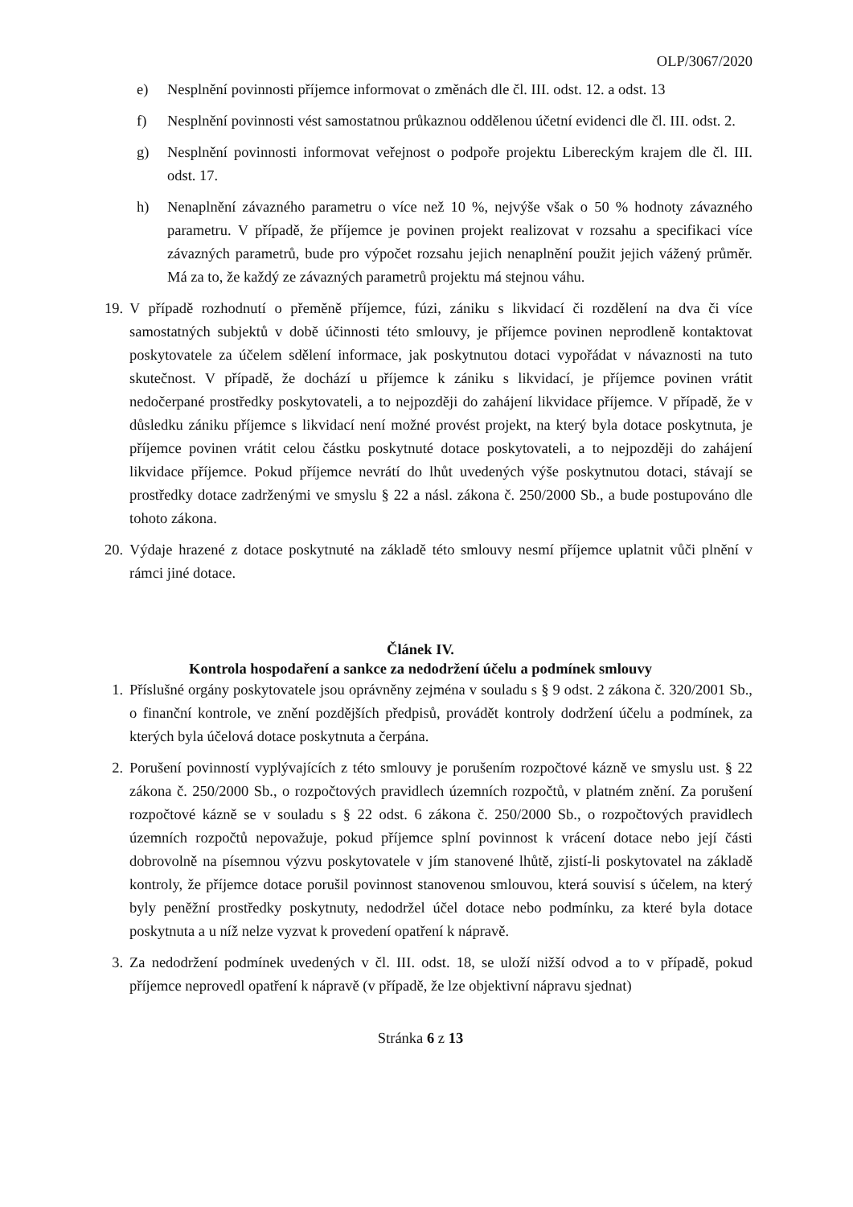OLP/3067/2020
e) Nesplnění povinnosti příjemce informovat o změnách dle čl. III. odst. 12. a odst. 13
f) Nesplnění povinnosti vést samostatnou průkaznou oddělenou účetní evidenci dle čl. III. odst. 2.
g) Nesplnění povinnosti informovat veřejnost o podpoře projektu Libereckým krajem dle čl. III. odst. 17.
h) Nenaplnění závazného parametru o více než 10 %, nejvýše však o 50 % hodnoty závazného parametru. V případě, že příjemce je povinen projekt realizovat v rozsahu a specifikaci více závazných parametrů, bude pro výpočet rozsahu jejich nenaplnění použit jejich vážený průměr. Má za to, že každý ze závazných parametrů projektu má stejnou váhu.
19. V případě rozhodnutí o přeměně příjemce, fúzi, zániku s likvidací či rozdělení na dva či více samostatných subjektů v době účinnosti této smlouvy, je příjemce povinen neprodleně kontaktovat poskytovatele za účelem sdělení informace, jak poskytnutou dotaci vypořádat v návaznosti na tuto skutečnost. V případě, že dochází u příjemce k zániku s likvidací, je příjemce povinen vrátit nedočerpané prostředky poskytovateli, a to nejpozději do zahájení likvidace příjemce. V případě, že v důsledku zániku příjemce s likvidací není možné provést projekt, na který byla dotace poskytnuta, je příjemce povinen vrátit celou částku poskytnuté dotace poskytovateli, a to nejpozději do zahájení likvidace příjemce. Pokud příjemce nevrátí do lhůt uvedených výše poskytnutou dotaci, stávají se prostředky dotace zadrženými ve smyslu § 22 a násl. zákona č. 250/2000 Sb., a bude postupováno dle tohoto zákona.
20. Výdaje hrazené z dotace poskytnuté na základě této smlouvy nesmí příjemce uplatnit vůči plnění v rámci jiné dotace.
Článek IV.
Kontrola hospodaření a sankce za nedodržení účelu a podmínek smlouvy
1. Příslušné orgány poskytovatele jsou oprávněny zejména v souladu s § 9 odst. 2 zákona č. 320/2001 Sb., o finanční kontrole, ve znění pozdějších předpisů, provádět kontroly dodržení účelu a podmínek, za kterých byla účelová dotace poskytnuta a čerpána.
2. Porušení povinností vyplývajících z této smlouvy je porušením rozpočtové kázně ve smyslu ust. § 22 zákona č. 250/2000 Sb., o rozpočtových pravidlech územních rozpočtů, v platném znění. Za porušení rozpočtové kázně se v souladu s § 22 odst. 6 zákona č. 250/2000 Sb., o rozpočtových pravidlech územních rozpočtů nepovažuje, pokud příjemce splní povinnost k vrácení dotace nebo její části dobrovolně na písemnou výzvu poskytovatele v jím stanovené lhůtě, zjistí-li poskytovatel na základě kontroly, že příjemce dotace porušil povinnost stanovenou smlouvou, která souvisí s účelem, na který byly peněžní prostředky poskytnuty, nedodržel účel dotace nebo podmínku, za které byla dotace poskytnuta a u níž nelze vyzvat k provedení opatření k nápravě.
3. Za nedodržení podmínek uvedených v čl. III. odst. 18, se uloží nižší odvod a to v případě, pokud příjemce neprovedl opatření k nápravě (v případě, že lze objektivní nápravu sjednat)
Stránka 6 z 13